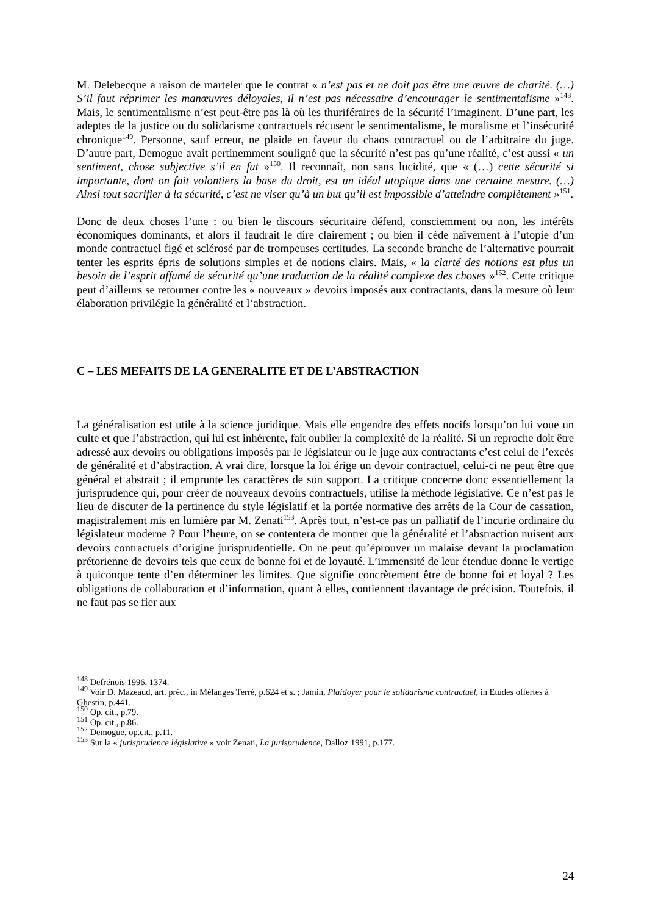M. Delebecque a raison de marteler que le contrat « n’est pas et ne doit pas être une œuvre de charité. (…) S’il faut réprimer les manœuvres déloyales, il n’est pas nécessaire d’encourager le sentimentalisme »<sup>148</sup>. Mais, le sentimentalisme n’est peut-être pas là où les thuriféraires de la sécurité l’imaginent. D’une part, les adeptes de la justice ou du solidarisme contractuels récusent le sentimentalisme, le moralisme et l’insécurité chronique<sup>149</sup>. Personne, sauf erreur, ne plaide en faveur du chaos contractuel ou de l’arbitraire du juge. D’autre part, Demogue avait pertinemment souligné que la sécurité n’est pas qu’une réalité, c’est aussi « un sentiment, chose subjective s’il en fut »<sup>150</sup>. Il reconnaît, non sans lucidité, que « (…) cette sécurité si importante, dont on fait volontiers la base du droit, est un idéal utopique dans une certaine mesure. (…) Ainsi tout sacrifier à la sécurité, c’est ne viser qu’à un but qu’il est impossible d’atteindre complètement »<sup>151</sup>.
Donc de deux choses l’une : ou bien le discours sécuritaire défend, consciemment ou non, les intérêts économiques dominants, et alors il faudrait le dire clairement ; ou bien il cède naïvement à l’utopie d’un monde contractuel figé et sclérosé par de trompeuses certitudes. La seconde branche de l’alternative pourrait tenter les esprits épris de solutions simples et de notions clairs. Mais, « la clarté des notions est plus un besoin de l’esprit affamé de sécurité qu’une traduction de la réalité complexe des choses »<sup>152</sup>. Cette critique peut d’ailleurs se retourner contre les « nouveaux » devoirs imposés aux contractants, dans la mesure où leur élaboration privilégie la généralité et l’abstraction.
C – LES MEFAITS DE LA GENERALITE ET DE L’ABSTRACTION
La généralisation est utile à la science juridique. Mais elle engendre des effets nocifs lorsqu’on lui voue un culte et que l’abstraction, qui lui est inhérente, fait oublier la complexité de la réalité. Si un reproche doit être adressé aux devoirs ou obligations imposés par le législateur ou le juge aux contractants c’est celui de l’excès de généralité et d’abstraction. A vrai dire, lorsque la loi érige un devoir contractuel, celui-ci ne peut être que général et abstrait ; il emprunte les caractères de son support. La critique concerne donc essentiellement la jurisprudence qui, pour créer de nouveaux devoirs contractuels, utilise la méthode législative. Ce n’est pas le lieu de discuter de la pertinence du style législatif et la portée normative des arrêts de la Cour de cassation, magistralement mis en lumière par M. Zenati<sup>153</sup>. Après tout, n’est-ce pas un palliatif de l’incurie ordinaire du législateur moderne ? Pour l’heure, on se contentera de montrer que la généralité et l’abstraction nuisent aux devoirs contractuels d’origine jurisprudentielle. On ne peut qu’éprouver un malaise devant la proclamation prétorienne de devoirs tels que ceux de bonne foi et de loyauté. L’immensité de leur étendue donne le vertige à quiconque tente d’en déterminer les limites. Que signifie concrètement être de bonne foi et loyal ? Les obligations de collaboration et d’information, quant à elles, contiennent davantage de précision. Toutefois, il ne faut pas se fier aux
<sup>148</sup> Defrénois 1996, 1374.
<sup>149</sup> Voir D. Mazeaud, art. préc., in Mélanges Terré, p.624 et s. ; Jamin, Plaidoyer pour le solidarisme contractuel, in Etudes offertes à Ghestin, p.441.
<sup>150</sup> Op. cit., p.79.
<sup>151</sup> Op. cit., p.86.
<sup>152</sup> Demogue, op.cit., p.11.
<sup>153</sup> Sur la « jurisprudence législative » voir Zenati, La jurisprudence, Dalloz 1991, p.177.
24